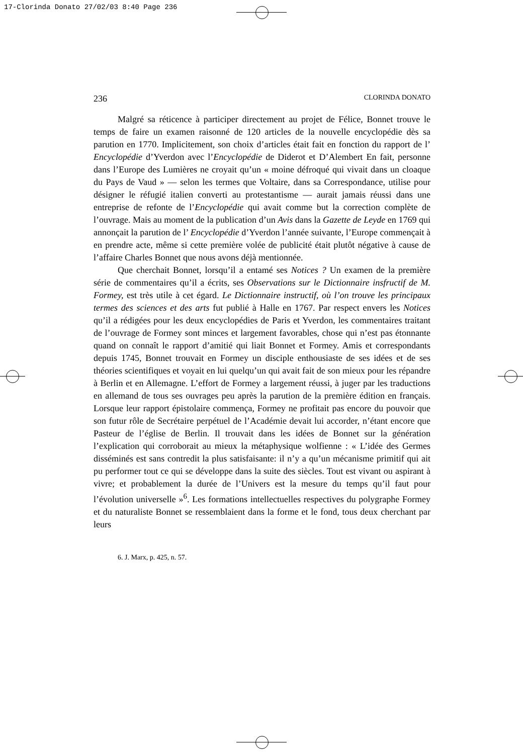17-Clorinda Donato 27/02/03 8:40 Page 236
236 CLORINDA DONATO
Malgré sa réticence à participer directement au projet de Félice, Bonnet trouve le temps de faire un examen raisonné de 120 articles de la nouvelle encyclopédie dès sa parution en 1770. Implicitement, son choix d’articles était fait en fonction du rapport de l’ Encyclopédie d’Yverdon avec l’Encyclopédie de Diderot et D’Alembert En fait, personne dans l’Europe des Lumières ne croyait qu’un « moine défroqué qui vivait dans un cloaque du Pays de Vaud » — selon les termes que Voltaire, dans sa Correspondance, utilise pour désigner le réfugié italien converti au protestantisme — aurait jamais réussi dans une entreprise de refonte de l’Encyclopédie qui avait comme but la correction complète de l’ouvrage. Mais au moment de la publication d’un Avis dans la Gazette de Leyde en 1769 qui annonçait la parution de l’ Encyclopédie d’Yverdon l’année suivante, l’Europe commençait à en prendre acte, même si cette première volée de publicité était plutôt négative à cause de l’affaire Charles Bonnet que nous avons déjà mentionnée.
Que cherchait Bonnet, lorsqu’il a entamé ses Notices ? Un examen de la première série de commentaires qu’il a écrits, ses Observations sur le Dictionnaire insfructif de M. Formey, est très utile à cet égard. Le Dictionnaire instructif, où l’on trouve les principaux termes des sciences et des arts fut publié à Halle en 1767. Par respect envers les Notices qu’il a rédigées pour les deux encyclopédies de Paris et Yverdon, les commentaires traitant de l’ouvrage de Formey sont minces et largement favorables, chose qui n’est pas étonnante quand on connaît le rapport d’amitié qui liait Bonnet et Formey. Amis et correspondants depuis 1745, Bonnet trouvait en Formey un disciple enthousiaste de ses idées et de ses théories scientifiques et voyait en lui quelqu’un qui avait fait de son mieux pour les répandre à Berlin et en Allemagne. L’effort de Formey a largement réussi, à juger par les traductions en allemand de tous ses ouvrages peu après la parution de la première édition en français. Lorsque leur rapport épistolaire commença, Formey ne profitait pas encore du pouvoir que son futur rôle de Secrétaire perpétuel de l’Académie devait lui accorder, n’étant encore que Pasteur de l’église de Berlin. Il trouvait dans les idées de Bonnet sur la génération l’explication qui corroborait au mieux la métaphysique wolfienne : « L’idée des Germes disséminés est sans contredit la plus satisfaisante: il n’y a qu’un mécanisme primitif qui ait pu performer tout ce qui se développe dans la suite des siècles. Tout est vivant ou aspirant à vivre; et probablement la durée de l’Univers est la mesure du temps qu’il faut pour l’évolution universelle »<sup>6</sup>. Les formations intellectuelles respectives du polygraphe Formey et du naturaliste Bonnet se ressemblaient dans la forme et le fond, tous deux cherchant par leurs
6. J. Marx, p. 425, n. 57.